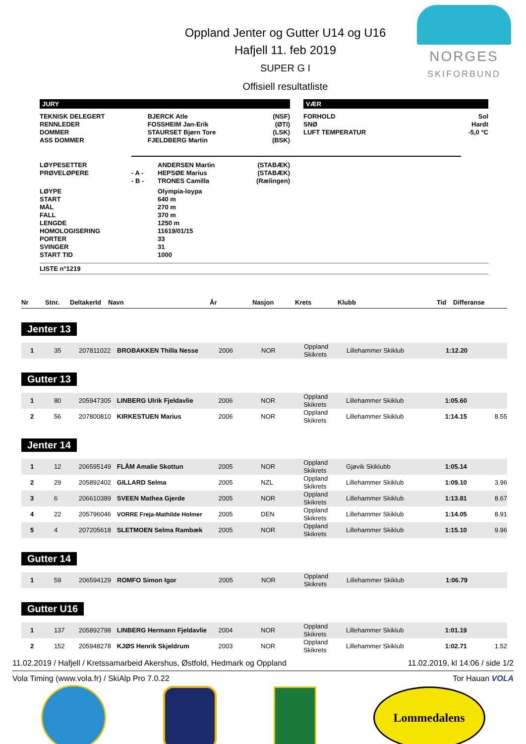NORGES
SKIFORBUND
Oppland Jenter og Gutter U14 og U16
Hafjell 11. feb 2019
SUPER G I
Offisiell resultatliste
JURY
| TEKNISK DELEGERT | BJERCK Atle | (NSF) |
| RENNLEDER | FOSSHEIM Jan-Erik | (ØTI) |
| DOMMER | STAURSET Bjørn Tore | (LSK) |
| ASS DOMMER | FJELDBERG Martin | (BSK) |
VÆR
| FORHOLD | Sol |
| SNØ | Hardt |
| LUFT TEMPERATUR | -5,0 °C |
| LØYPESETTER | | ANDERSEN Martin | (STABÆK) |
| PRØVELØPERE | - A - | HEPSØE Marius | (STABÆK) |
| | - B - | TRONES Camilla | (Rælingen) |
| LØYPE | | Olympia-loypa | |
| START | | 640 m | |
| MÅL | | 270 m | |
| FALL | | 370 m | |
| LENGDE | | 1250 m | |
| HOMOLOGISERING | | 11619/01/15 | |
| PORTER | | 33 | |
| SVINGER | | 31 | |
| START TID | | 1000 | |
LISTE n°1219
| Nr | Stnr. | DeltakerId | Navn | År | Nasjon | Krets | Klubb | Tid | Differanse |
| --- | --- | --- | --- | --- | --- | --- | --- | --- | --- |
Jenter 13
| 1 | 35 | 207811022 | BROBAKKEN Thilla Nesse | 2006 | NOR | Oppland Skikrets | Lillehammer Skiklub | 1:12.20 | |
Gutter 13
| 1 | 80 | 205947305 | LINBERG Ulrik Fjeldavlie | 2006 | NOR | Oppland Skikrets | Lillehammer Skiklub | 1:05.60 | |
| 2 | 56 | 207800810 | KIRKESTUEN Marius | 2006 | NOR | Oppland Skikrets | Lillehammer Skiklub | 1:14.15 | 8.55 |
Jenter 14
| 1 | 12 | 206595149 | FLÅM Amalie Skottun | 2005 | NOR | Oppland Skikrets | Gjøvik Skiklubb | 1:05.14 | |
| 2 | 29 | 205892402 | GILLARD Selma | 2005 | NZL | Oppland Skikrets | Lillehammer Skiklub | 1:09.10 | 3.96 |
| 3 | 6 | 206610389 | SVEEN Mathea Gjerde | 2005 | NOR | Oppland Skikrets | Lillehammer Skiklub | 1:13.81 | 8.67 |
| 4 | 22 | 205796046 | VORRE Freja-Mathilde Holmer | 2005 | DEN | Oppland Skikrets | Lillehammer Skiklub | 1:14.05 | 8.91 |
| 5 | 4 | 207205618 | SLETMOEN Selma Rambæk | 2005 | NOR | Oppland Skikrets | Lillehammer Skiklub | 1:15.10 | 9.96 |
Gutter 14
| 1 | 59 | 206594129 | ROMFO Simon Igor | 2005 | NOR | Oppland Skikrets | Lillehammer Skiklub | 1:06.79 | |
Gutter U16
| 1 | 137 | 205892798 | LINBERG Hermann Fjeldavlie | 2004 | NOR | Oppland Skikrets | Lillehammer Skiklub | 1:01.19 | |
| 2 | 152 | 205948278 | KJØS Henrik Skjeldrum | 2003 | NOR | Oppland Skikrets | Lillehammer Skiklub | 1:02.71 | 1.52 |
11.02.2019 / Hafjell / Kretssamarbeid Akershus, Østfold, Hedmark og Oppland 11.02.2019, kl 14:06 / side 1/2
Vola Timing (www.vola.fr) / SkiAlp Pro 7.0.22 Tor Hauan VOLA
Lommedalens